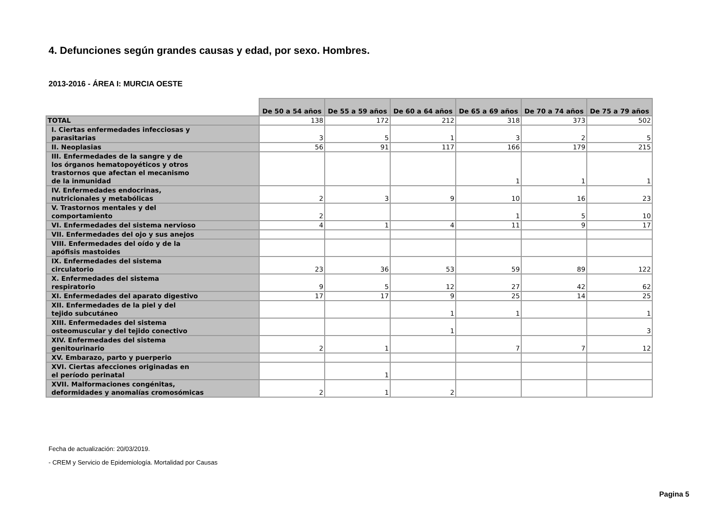4. Defunciones según grandes causas y edad, por sexo. Hombres.
2013-2016 - ÁREA I: MURCIA OESTE
| | De 50 a 54 años | De 55 a 59 años | De 60 a 64 años | De 65 a 69 años | De 70 a 74 años | De 75 a 79 años |
| --- | --- | --- | --- | --- | --- | --- |
| TOTAL | 138 | 172 | 212 | 318 | 373 | 502 |
| I. Ciertas enfermedades infecciosas y parasitarias | 3 | 5 | 1 | 3 | 2 | 5 |
| II. Neoplasias | 56 | 91 | 117 | 166 | 179 | 215 |
| III. Enfermedades de la sangre y de los órganos hematopoyéticos y otros trastornos que afectan el mecanismo de la inmunidad | | | | 1 | 1 | 1 |
| IV. Enfermedades endocrinas, nutricionales y metabólicas | 2 | 3 | 9 | 10 | 16 | 23 |
| V. Trastornos mentales y del comportamiento | 2 | | | 1 | 5 | 10 |
| VI. Enfermedades del sistema nervioso | 4 | 1 | 4 | 11 | 9 | 17 |
| VII. Enfermedades del ojo y sus anejos | | | | | | |
| VIII. Enfermedades del oído y de la apófisis mastoides | | | | | | |
| IX. Enfermedades del sistema circulatorio | 23 | 36 | 53 | 59 | 89 | 122 |
| X. Enfermedades del sistema respiratorio | 9 | 5 | 12 | 27 | 42 | 62 |
| XI. Enfermedades del aparato digestivo | 17 | 17 | 9 | 25 | 14 | 25 |
| XII. Enfermedades de la piel y del tejido subcutáneo | | | 1 | 1 | | 1 |
| XIII. Enfermedades del sistema osteomuscular y del tejido conectivo | | | 1 | | | 3 |
| XIV. Enfermedades del sistema genitourinario | 2 | 1 | | 7 | 7 | 12 |
| XV. Embarazo, parto y puerperio | | | | | | |
| XVI. Ciertas afecciones originadas en el período perinatal | | 1 | | | | |
| XVII. Malformaciones congénitas, deformidades y anomalías cromosómicas | 2 | 1 | 2 | | | |
Fecha de actualización: 20/03/2019.
- CREM y Servicio de Epidemiología. Mortalidad por Causas
Pagina 5